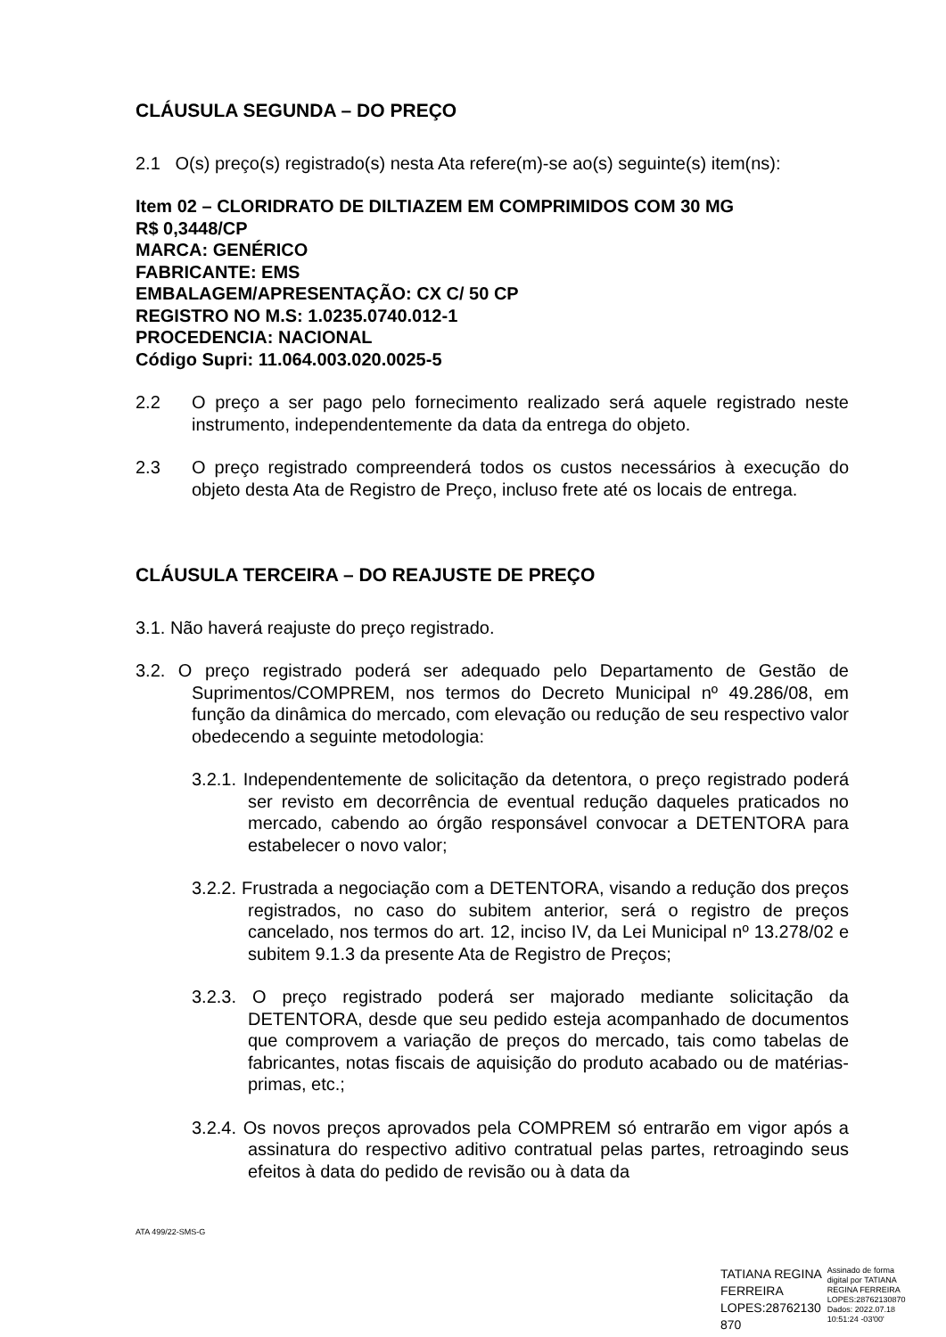CLÁUSULA SEGUNDA – DO PREÇO
2.1 O(s) preço(s) registrado(s) nesta Ata refere(m)-se ao(s) seguinte(s) item(ns):
Item 02 – CLORIDRATO DE DILTIAZEM EM COMPRIMIDOS COM 30 MG
R$ 0,3448/CP
MARCA: GENÉRICO
FABRICANTE: EMS
EMBALAGEM/APRESENTAÇÃO: CX C/ 50 CP
REGISTRO NO M.S: 1.0235.0740.012-1
PROCEDENCIA: NACIONAL
Código Supri: 11.064.003.020.0025-5
2.2 O preço a ser pago pelo fornecimento realizado será aquele registrado neste instrumento, independentemente da data da entrega do objeto.
2.3 O preço registrado compreenderá todos os custos necessários à execução do objeto desta Ata de Registro de Preço, incluso frete até os locais de entrega.
CLÁUSULA TERCEIRA – DO REAJUSTE DE PREÇO
3.1. Não haverá reajuste do preço registrado.
3.2. O preço registrado poderá ser adequado pelo Departamento de Gestão de Suprimentos/COMPREM, nos termos do Decreto Municipal nº 49.286/08, em função da dinâmica do mercado, com elevação ou redução de seu respectivo valor obedecendo a seguinte metodologia:
3.2.1. Independentemente de solicitação da detentora, o preço registrado poderá ser revisto em decorrência de eventual redução daqueles praticados no mercado, cabendo ao órgão responsável convocar a DETENTORA para estabelecer o novo valor;
3.2.2. Frustrada a negociação com a DETENTORA, visando a redução dos preços registrados, no caso do subitem anterior, será o registro de preços cancelado, nos termos do art. 12, inciso IV, da Lei Municipal nº 13.278/02 e subitem 9.1.3 da presente Ata de Registro de Preços;
3.2.3. O preço registrado poderá ser majorado mediante solicitação da DETENTORA, desde que seu pedido esteja acompanhado de documentos que comprovem a variação de preços do mercado, tais como tabelas de fabricantes, notas fiscais de aquisição do produto acabado ou de matérias-primas, etc.;
3.2.4. Os novos preços aprovados pela COMPREM só entrarão em vigor após a assinatura do respectivo aditivo contratual pelas partes, retroagindo seus efeitos à data do pedido de revisão ou à data da
ATA 499/22-SMS-G
TATIANA REGINA
FERREIRA
LOPES:28762130
870
Assinado de forma
digital por TATIANA
REGINA FERREIRA
LOPES:28762130870
Dados: 2022.07.18
10:51:24 -03'00'